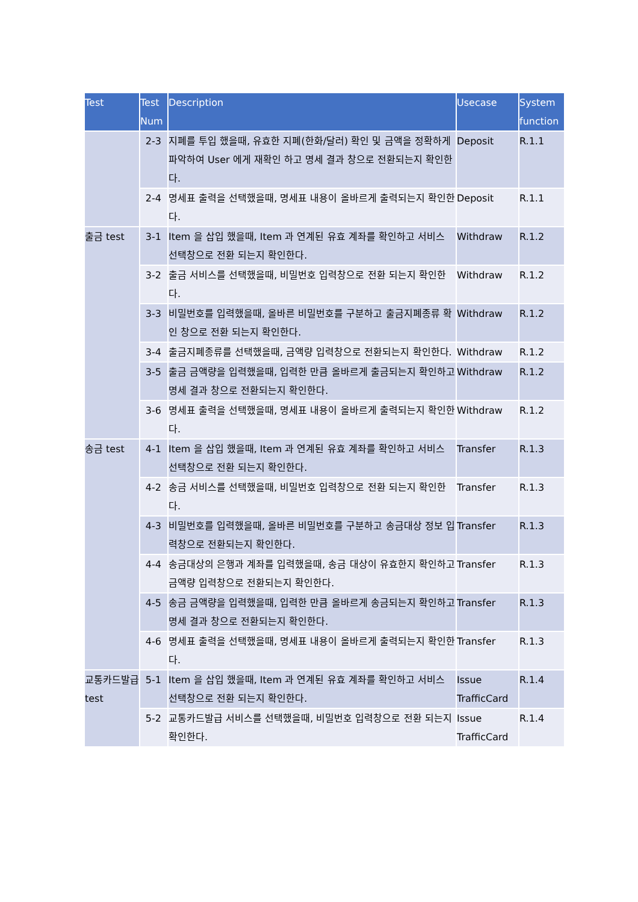| Test | Test Num | Description | Usecase | System function |
| --- | --- | --- | --- | --- |
| | 2-3 | 지폐를 투입 했을때, 유효한 지폐(한화/달러) 확인 및 금액을 정확하게 파악하여 User 에게 재확인 하고 명세 결과 창으로 전환되는지 확인한다. | Deposit | R.1.1 |
| | 2-4 | 명세표 출력을 선택했을때, 명세표 내용이 올바르게 출력되는지 확인한다. | Deposit | R.1.1 |
| 출금 test | 3-1 | Item 을 삽입 했을때, Item 과 연계된 유효 계좌를 확인하고 서비스 선택창으로 전환 되는지 확인한다. | Withdraw | R.1.2 |
| | 3-2 | 출금 서비스를 선택했을때, 비밀번호 입력창으로 전환 되는지 확인한다. | Withdraw | R.1.2 |
| | 3-3 | 비밀번호를 입력했을때, 올바른 비밀번호를 구분하고 출금지폐종류 확인 창으로 전환 되는지 확인한다. | Withdraw | R.1.2 |
| | 3-4 | 출금지폐종류를 선택했을때, 금액량 입력창으로 전환되는지 확인한다. | Withdraw | R.1.2 |
| | 3-5 | 출금 금액량을 입력했을때, 입력한 만큼 올바르게 출금되는지 확인하고 명세 결과 창으로 전환되는지 확인한다. | Withdraw | R.1.2 |
| | 3-6 | 명세표 출력을 선택했을때, 명세표 내용이 올바르게 출력되는지 확인한다. | Withdraw | R.1.2 |
| 송금 test | 4-1 | Item 을 삽입 했을때, Item 과 연계된 유효 계좌를 확인하고 서비스 선택창으로 전환 되는지 확인한다. | Transfer | R.1.3 |
| | 4-2 | 송금 서비스를 선택했을때, 비밀번호 입력창으로 전환 되는지 확인한다. | Transfer | R.1.3 |
| | 4-3 | 비밀번호를 입력했을때, 올바른 비밀번호를 구분하고 송금대상 정보 입력창으로 전환되는지 확인한다. | Transfer | R.1.3 |
| | 4-4 | 송금대상의 은행과 계좌를 입력했을때, 송금 대상이 유효한지 확인하고 금액량 입력창으로 전환되는지 확인한다. | Transfer | R.1.3 |
| | 4-5 | 송금 금액량을 입력했을때, 입력한 만큼 올바르게 송금되는지 확인하고 명세 결과 창으로 전환되는지 확인한다. | Transfer | R.1.3 |
| | 4-6 | 명세표 출력을 선택했을때, 명세표 내용이 올바르게 출력되는지 확인한다. | Transfer | R.1.3 |
| 교통카드발급 test | 5-1 | Item 을 삽입 했을때, Item 과 연계된 유효 계좌를 확인하고 서비스 선택창으로 전환 되는지 확인한다. | Issue TrafficCard | R.1.4 |
| | 5-2 | 교통카드발급 서비스를 선택했을때, 비밀번호 입력창으로 전환 되는지 확인한다. | Issue TrafficCard | R.1.4 |